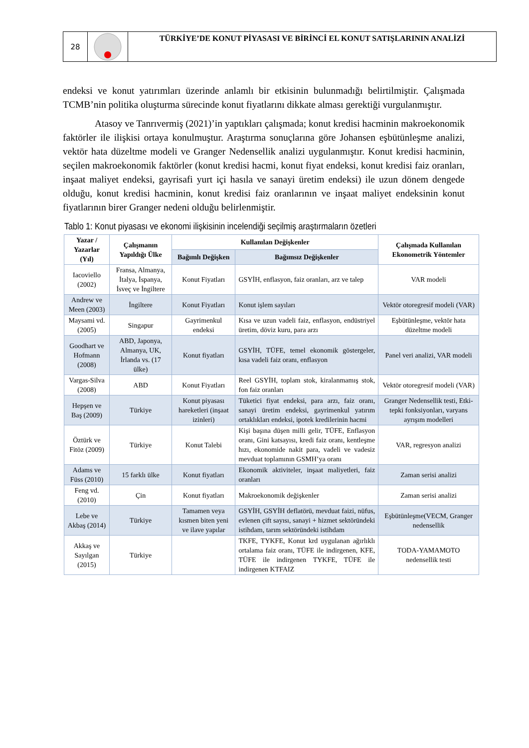28
TÜRKİYE’DE KONUT PİYASASI VE BİRİNCİ EL KONUT SATIŞLARININ ANALİZİ
endeksi ve konut yatırımları üzerinde anlamlı bir etkisinin bulunmadığı belirtilmiştir. Çalışmada TCMB’nin politika oluşturma sürecinde konut fiyatlarını dikkate alması gerektiği vurgulanmıştır.
Atasoy ve Tanrıvermiş (2021)’in yaptıkları çalışmada; konut kredisi hacminin makroekonomik faktörler ile ilişkisi ortaya konulmuştur. Araştırma sonuçlarına göre Johansen eşbütünleşme analizi, vektör hata düzeltme modeli ve Granger Nedensellik analizi uygulanmıştır. Konut kredisi hacminin, seçilen makroekonomik faktörler (konut kredisi hacmi, konut fiyat endeksi, konut kredisi faiz oranları, inşaat maliyet endeksi, gayrisafi yurt içi hasıla ve sanayi üretim endeksi) ile uzun dönem dengede olduğu, konut kredisi hacminin, konut kredisi faiz oranlarının ve inşaat maliyet endeksinin konut fiyatlarının birer Granger nedeni olduğu belirlenmiştir.
Tablo 1: Konut piyasası ve ekonomi ilişkisinin incelendiği seçilmiş araştırmaların özetleri
| Yazar / Yazarlar (Yıl) | Çalışmanın Yapıldığı Ülke | Kullanılan Değişkenler | | Çalışmada Kullanılan Ekonometrik Yöntemler |
| --- | --- | --- | --- | --- |
| | | Bağımlı Değişken | Bağımsız Değişkenler | |
| Iacoviello (2002) | Fransa, Almanya, İtalya, İspanya, İsveç ve İngiltere | Konut Fiyatları | GSYİH, enflasyon, faiz oranları, arz ve talep | VAR modeli |
| Andrew ve Meen (2003) | İngiltere | Konut Fiyatları | Konut işlem sayıları | Vektör otoregresif modeli (VAR) |
| Maysami vd. (2005) | Singapur | Gayrimenkul endeksi | Kısa ve uzun vadeli faiz, enflasyon, endüstriyel üretim, döviz kuru, para arzı | Eşbütünleşme, vektör hata düzeltme modeli |
| Goodhart ve Hofmann (2008) | ABD, Japonya, Almanya, UK, İrlanda vs. (17 ülke) | Konut fiyatları | GSYİH, TÜFE, temel ekonomik göstergeler, kısa vadeli faiz oranı, enflasyon | Panel veri analizi, VAR modeli |
| Vargas-Silva (2008) | ABD | Konut Fiyatları | Reel GSYİH, toplam stok, kiralanmamış stok, fon faiz oranları | Vektör otoregresif modeli (VAR) |
| Hepşen ve Baş (2009) | Türkiye | Konut piyasası hareketleri (inşaat izinleri) | Tüketici fiyat endeksi, para arzı, faiz oranı, sanayi üretim endeksi, gayrimenkul yatırım ortaklıkları endeksi, ipotek kredilerinin hacmi | Granger Nedensellik testi, Etki-tepki fonksiyonları, varyans ayrışım modelleri |
| Öztürk ve Fitöz (2009) | Türkiye | Konut Talebi | Kişi başına düşen milli gelir, TÜFE, Enflasyon oranı, Gini katsayısı, kredi faiz oranı, kentleşme hızı, ekonomide nakit para, vadeli ve vadesiz mevduat toplamının GSMH’ya oranı | VAR, regresyon analizi |
| Adams ve Füss (2010) | 15 farklı ülke | Konut fiyatları | Ekonomik aktiviteler, inşaat maliyetleri, faiz oranları | Zaman serisi analizi |
| Feng vd. (2010) | Çin | Konut fiyatları | Makroekonomik değişkenler | Zaman serisi analizi |
| Lebe ve Akbaş (2014) | Türkiye | Tamamen veya kısmen biten yeni ve ilave yapılar | GSYİH, GSYİH deflatörü, mevduat faizi, nüfus, evlenen çift sayısı, sanayi + hizmet sektöründeki istihdam, tarım sektöründeki istihdam | Eşbütünleşme(VECM, Granger nedensellik |
| Akkaş ve Sayılgan (2015) | Türkiye | | TKFE, TYKFE, Konut krd uygulanan ağırlıklı ortalama faiz oranı, TÜFE ile indirgenen, KFE, TÜFE ile indirgenen TYKFE, TÜFE ile indirgenen KTFAIZ | TODA-YAMAMOTO nedensellik testi |